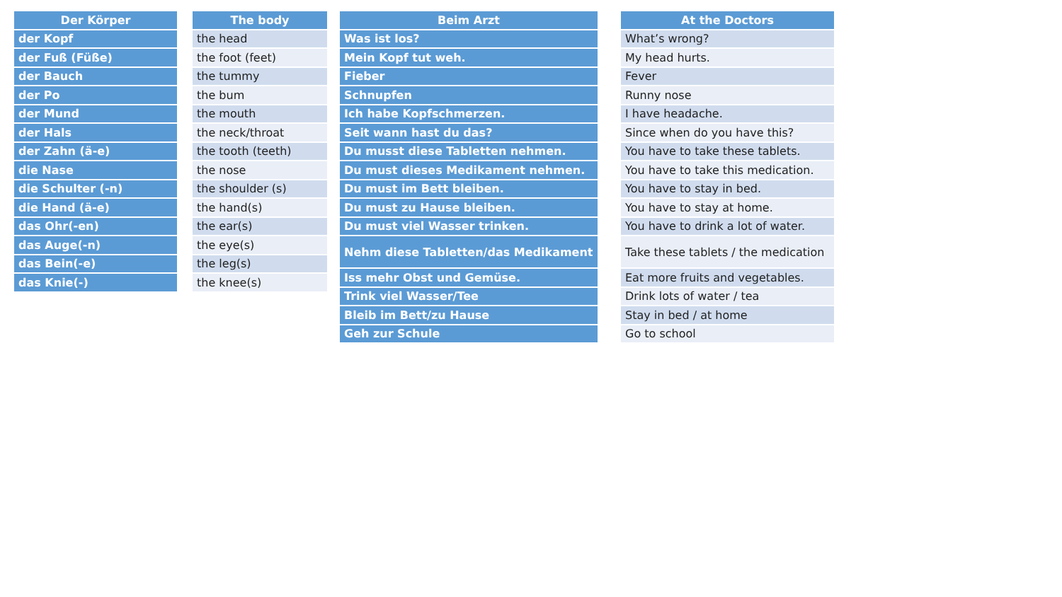| Der Körper |
| --- |
| der Kopf |
| der Fuß (Füße) |
| der Bauch |
| der Po |
| der Mund |
| der Hals |
| der Zahn (ä-e) |
| die Nase |
| die Schulter (-n) |
| die Hand (ä-e) |
| das Ohr(-en) |
| das Auge(-n) |
| das Bein(-e) |
| das Knie(-) |
| The body |
| --- |
| the head |
| the foot (feet) |
| the tummy |
| the bum |
| the mouth |
| the neck/throat |
| the tooth (teeth) |
| the nose |
| the shoulder (s) |
| the hand(s) |
| the ear(s) |
| the eye(s) |
| the leg(s) |
| the knee(s) |
| Beim Arzt |
| --- |
| Was ist los? |
| Mein Kopf tut weh. |
| Fieber |
| Schnupfen |
| Ich habe Kopfschmerzen. |
| Seit wann hast du das? |
| Du musst diese Tabletten nehmen. |
| Du must dieses Medikament nehmen. |
| Du must im Bett bleiben. |
| Du must zu Hause bleiben. |
| Du must viel Wasser trinken. |
| Nehm diese Tabletten/das Medikament |
| Iss mehr Obst und Gemüse. |
| Trink viel Wasser/Tee |
| Bleib im Bett/zu Hause |
| Geh zur Schule |
| At the Doctors |
| --- |
| What’s wrong? |
| My head hurts. |
| Fever |
| Runny nose |
| I have headache. |
| Since when do you have this? |
| You have to take these tablets. |
| You have to take this medication. |
| You have to stay in bed. |
| You have to stay at home. |
| You have to drink a lot of water. |
| Take these tablets / the medication |
| Eat more fruits and vegetables. |
| Drink lots of water / tea |
| Stay in bed / at home |
| Go to school |